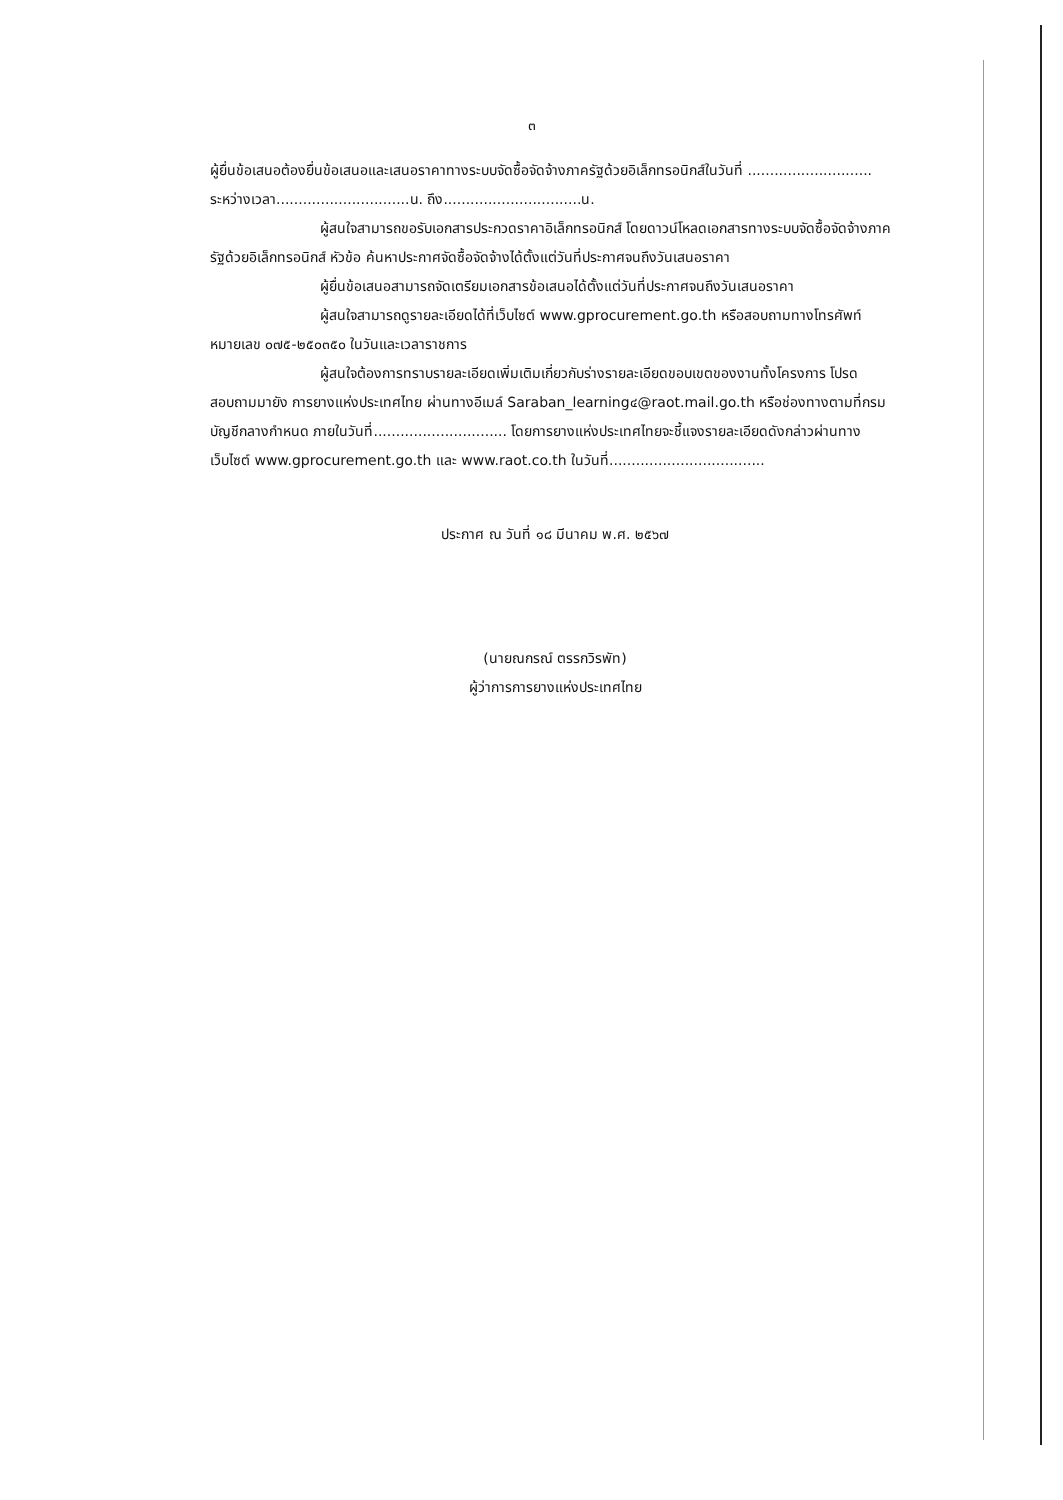๓
ผู้ยื่นข้อเสนอต้องยื่นข้อเสนอและเสนอราคาทางระบบจัดซื้อจัดจ้างภาครัฐด้วยอิเล็กทรอนิกส์ในวันที่ ............................ ระหว่างเวลา..............................น. ถึง...............................น.
ผู้สนใจสามารถขอรับเอกสารประกวดราคาอิเล็กทรอนิกส์ โดยดาวน์โหลดเอกสารทางระบบจัดซื้อจัดจ้างภาครัฐด้วยอิเล็กทรอนิกส์ หัวข้อ ค้นหาประกาศจัดซื้อจัดจ้างได้ตั้งแต่วันที่ประกาศจนถึงวันเสนอราคา
ผู้ยื่นข้อเสนอสามารถจัดเตรียมเอกสารข้อเสนอได้ตั้งแต่วันที่ประกาศจนถึงวันเสนอราคา
ผู้สนใจสามารถดูรายละเอียดได้ที่เว็บไซต์ www.gprocurement.go.th หรือสอบถามทางโทรศัพท์หมายเลข ๐๗๕-๒๕๐๓๕๐ ในวันและเวลาราชการ
ผู้สนใจต้องการทราบรายละเอียดเพิ่มเติมเกี่ยวกับร่างรายละเอียดขอบเขตของงานทั้งโครงการ โปรดสอบถามมายัง การยางแห่งประเทศไทย ผ่านทางอีเมล์ Saraban_learning๔@raot.mail.go.th หรือช่องทางตามที่กรมบัญชีกลางกำหนด ภายในวันที่.............................. โดยการยางแห่งประเทศไทยจะชี้แจงรายละเอียดดังกล่าวผ่านทางเว็บไซต์ www.gprocurement.go.th และ www.raot.co.th ในวันที่...................................
ประกาศ ณ วันที่ ๑๘ มีนาคม พ.ศ. ๒๕๖๗
(นายณกรณ์ ตรรกวิรพัท)
ผู้ว่าการการยางแห่งประเทศไทย